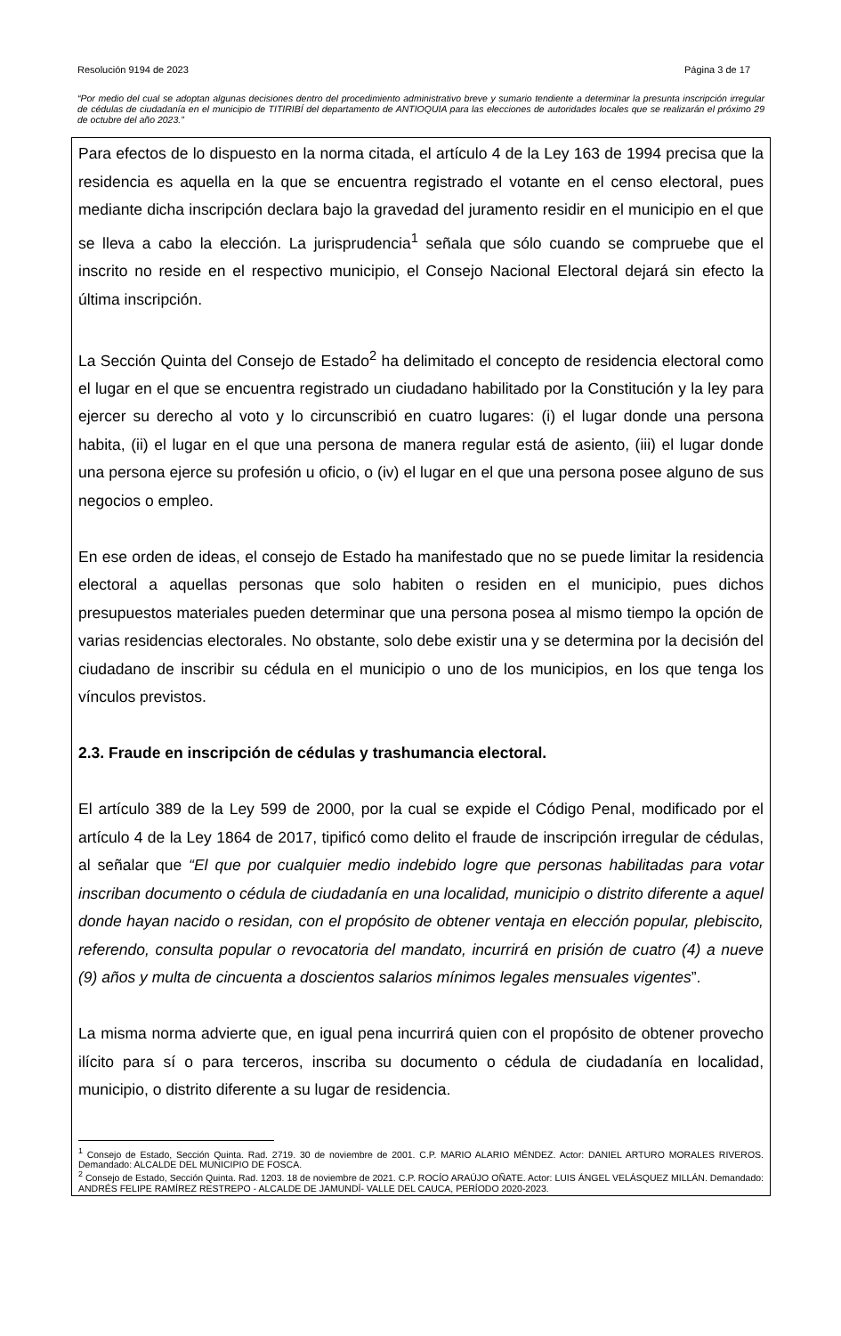Resolución 9194 de 2023 Página 3 de 17
“Por medio del cual se adoptan algunas decisiones dentro del procedimiento administrativo breve y sumario tendiente a determinar la presunta inscripción irregular de cédulas de ciudadanía en el municipio de TITIRIBÍ del departamento de ANTIOQUIA para las elecciones de autoridades locales que se realizarán el próximo 29 de octubre del año 2023.”
Para efectos de lo dispuesto en la norma citada, el artículo 4 de la Ley 163 de 1994 precisa que la residencia es aquella en la que se encuentra registrado el votante en el censo electoral, pues mediante dicha inscripción declara bajo la gravedad del juramento residir en el municipio en el que se lleva a cabo la elección. La jurisprudencia<sup>1</sup> señala que sólo cuando se compruebe que el inscrito no reside en el respectivo municipio, el Consejo Nacional Electoral dejará sin efecto la última inscripción.
La Sección Quinta del Consejo de Estado<sup>2</sup> ha delimitado el concepto de residencia electoral como el lugar en el que se encuentra registrado un ciudadano habilitado por la Constitución y la ley para ejercer su derecho al voto y lo circunscribió en cuatro lugares: (i) el lugar donde una persona habita, (ii) el lugar en el que una persona de manera regular está de asiento, (iii) el lugar donde una persona ejerce su profesión u oficio, o (iv) el lugar en el que una persona posee alguno de sus negocios o empleo.
En ese orden de ideas, el consejo de Estado ha manifestado que no se puede limitar la residencia electoral a aquellas personas que solo habiten o residen en el municipio, pues dichos presupuestos materiales pueden determinar que una persona posea al mismo tiempo la opción de varias residencias electorales. No obstante, solo debe existir una y se determina por la decisión del ciudadano de inscribir su cédula en el municipio o uno de los municipios, en los que tenga los vínculos previstos.
2.3. Fraude en inscripción de cédulas y trashumancia electoral.
El artículo 389 de la Ley 599 de 2000, por la cual se expide el Código Penal, modificado por el artículo 4 de la Ley 1864 de 2017, tipificó como delito el fraude de inscripción irregular de cédulas, al señalar que “El que por cualquier medio indebido logre que personas habilitadas para votar inscriban documento o cédula de ciudadanía en una localidad, municipio o distrito diferente a aquel donde hayan nacido o residan, con el propósito de obtener ventaja en elección popular, plebiscito, referendo, consulta popular o revocatoria del mandato, incurrirá en prisión de cuatro (4) a nueve (9) años y multa de cincuenta a doscientos salarios mínimos legales mensuales vigentes”.
La misma norma advierte que, en igual pena incurrirá quien con el propósito de obtener provecho ilícito para sí o para terceros, inscriba su documento o cédula de ciudadanía en localidad, municipio, o distrito diferente a su lugar de residencia.
<sup>1</sup> Consejo de Estado, Sección Quinta. Rad. 2719. 30 de noviembre de 2001. C.P. MARIO ALARIO MÉNDEZ. Actor: DANIEL ARTURO MORALES RIVEROS. Demandado: ALCALDE DEL MUNICIPIO DE FOSCA.
<sup>2</sup> Consejo de Estado, Sección Quinta. Rad. 1203. 18 de noviembre de 2021. C.P. ROCÍO ARAÚJO OÑATE. Actor: LUIS ÁNGEL VELÁSQUEZ MILLÁN. Demandado: ANDRÉS FELIPE RAMÍREZ RESTREPO - ALCALDE DE JAMUNDÍ- VALLE DEL CAUCA, PERÍODO 2020-2023.